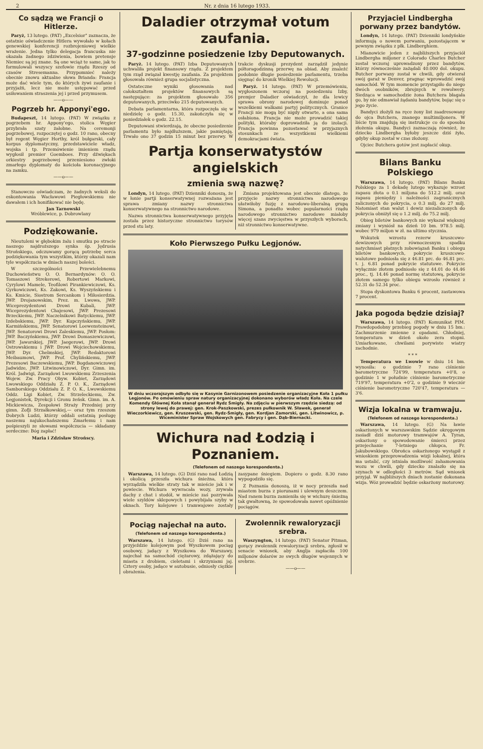2 Nr. z dnia 16 lutego 1933.
Co sądzą we Francji o Hitlerze.
Paryż, 13 lutego. (PAT) „Excelsior" zaznacza, że ostatnie oświadczenie Hitlera wywołało w kołach genewskiej konferencji rozbrojeniowej wielkie wrażenie. Jedna tylko delegacja francuska nie okazała żadnego zdziwienia, bowiem pretensje Niemiec są jej znane. Są one wciąż te same, jak to formulowali wszyscy szefowie rządu Rzeszy od czasów Stresemanna. Przypomnieć należy obecnie znowu aktualne słowa Brianda: Francja może dać wiele tym, do których żywi zaufanie i przyjaźń, lecz nie może ustępować przed usiłowaniem straszenia jej i przed przymusem.
——o——
Pogrzeb hr. Apponyi'ego.
Budapeszt, 14 lutego. (PAT) W związku z pogrzebem hr. Appony'ego, stolica Węgier przybrała szaty żałobne. Na ceremonji pogrzebowej, rozpoczętej o godz. 10 rano, obecny był regent Węgier Horthy, król bułgarski, cały korpus dyplomatyczny, przedstawiciele władz, wojska i tp. Przemówienie imieniem rządu wygłosił premier Goemboes. Przy dźwiękach orkiestry pogrzebowej przeniesiono zwłoki zmarłego dyplomaty do kościoła koronacyjnego na zamku.
——o——
Stanowczo oświadczam, że żadnych weksli do eskontowania Wacławowi Piegłowskiemu nie dawałem i ich honifikować nie będę.
Jan Tarnowski
Wróblewice, p. Dobrowlany
Podziękowanie.
Nieutuleni w głębokim żalu i smutku po stracie naszego najdroższego synka śp. Jędrusia Strońskiego, odczuwamy gorącą potrzebę serca podziękowania tym wszystkim, którzy okazali nam tyle współczucia w dniach naszej boleści.
W szczególności Przewielebnemu Duchowieństwu O. O. Bernardynów: O. O. Tomaszowi Strekerowi, Robertowi Markowi, Cyrylowi Mamele, Teofilowi Pirankiewiczowi, Ks. Gyrkowiczowi, Ks. Zakowi, Ks. Wyszyńskiemu i Ks. Kmicie, Siostrom Sercankom i Miłosierdzia. JWP. Drojanowskim, Prez. m. Lwowa, JWP. Wiceprezydentowi Drowi Kubali, JWP. Wiceprezydentowi Chajesowi, JWP. Prezesowi Brzeckiemu, JWP. Naczelnikowi Batyckiemu, JWP. Izdebskiemu, JWP. Dyr. Kupczyńskiemu, JWP. Karmińskiemu, JWP. Senatorowi Loewensteinowi, JWP. Senatorowi Drowi Zaleskiemu, JWP. Posłom: JWP. Baczyńskiemu, JWP. Drowi Domaszewiczowi, JWP. Jaworskiej, JWP. Jaegerowi, JWP. Drowi Ostrowskiemu i JWP. Drowi Wojciechowskiemu, JWP. Dyr. Chelmskiej, JWP. Redaktorowi Meibaumowi, JWP. Prof. Chylińskiemu, JWP. Prezesowi Baczewskiemu, JWP. Bogdanowiczowej Jadwidze, JWP. Litwinowiczowi, Dyr. Gimn. im. Król. Jadwigi, Zarządowi Lwowskiemu Zrzeszenia Wojew. Zw. Pracy Obyw. Kobiet, Zarządowi Lwowskiego Oddziału Z. P. O. K., Zarządowi Samborskiego Oddziału Z. P. O. K., Lwowskiemu Oddz. Ligi Kobiet, Zw. Strzeleckiemu, Zw. Legjonistek, Dyrekcji i Gronu żeńsk. Gimn. im. A. Mickiewicza, Zespołowi Straży Przedniej przy gimn. Zofji Strzałkowskiej,— oraz tym rzeszom Dobrych Ludzi, którzy oddali ostatnią posługę naszemu najukochańszemu Zmarłemu i nam pośpieszyli ze słowami współczucia — składamy serdeczne: Bóg zapłać!
Maria i Zdzisław Strońscy.
Daladier otrzymał votum zaufania.
37-godzinne posiedzenie Izby Deputowanych.
Paryż. 14 lutego. (PAT) Izba Deputowanych uchwaliła projekt finansowy rządu. Z projektem tym rząd związał kwestję zaufania. Za projektem głosowała również grupa socjalistyczna.
Ostateczne wyniki głosowania nad całokształtem projektów finansowych są następujące: za projektem głosowało 356 deputowanych, przeciwko 215 deputowanych.
Debata parlamentarna, która rozpoczęła się w niedzielę o godz. 15.30, zakończyła się w poniedziałek o godz. 22.15.
Deputowani stwierdzają, że obecne posiedzenie parlamentu było najdłuższem, jakie pamiętają. Trwało ono 37 godzin 15 minut bez przerwy. W trakcie dyskusji prezydent zarządził jedynie półtoragodzinną przerwę na obiad. Aby znaleźć podobnie długie posiedzenie parlamentu, trzeba sięgnąć do kronik Wielkiej Rewolucji.
Paryż. 14 lutego. (PAT) W przemówieniu, wygłoszonem wczoraj na posiedzeniu Izby, premjer Daladier oświadczył, że dla lewicy sprawa obrony narodowej dominuje ponad wszelkiemi walkami partyj politycznych. Granice Francji nie mogą być nigdy otwarte, a ona sama osłabiona. Francja nie może prowadzić takiej polityki, któraby doprowadziła ją do izolacji. Francja powinna pozostawać w przyjaznych stosunkach ze wszystkiemi wielkiemi demokracjami świata.
Partja konserwatystów angielskich
zmienia swą nazwę?
Londyn, 14 lutego. (PAT) Dzienniki donoszą, że w łonie partji konserwatywnej rozważana jest sprawa zmiany nazwy stronnictwa konserwatywnego na stronnictwo narodowe.
Nazwa stronnictwa konserwatywnego przyjęta została przez historyczne stronnictwo torysów przed stu laty.
Zmiana projektowana jest obecnie dlatego, że przyjęcie nazwy stronnictwa narodowego ułatwiłoby fuzję z narodowo-liberalną grupą Simona, a ponadto wobec popularności rządu narodowego stronnictwo narodowe miałoby więcej szans zwycięstwa w przyszłych wyborach, niż stronnictwo konserwatywne.
Koło Pierwszego Pułku Legjonów.
W dniu wczorajszym odbyło się w Kasynie Garnizonowem posiedzenie organizacyjne Koła 1 pułku Legjonów. Po omówieniu spraw natury organizacyjnej dokonano wyborów władz Koła. Na czele Komendy Głównej Koła stanął generał Rydz Śmigły. Na zdjęciu w pierwszym rzędzie siedzą: od strony lewej do prawej: gen. Krok-Paszkowski, prezes pułkownik W. Sławek, generał Wieczorkiewicz, gen. Kruszewski, gen. Rydz-Śmigły, gen. Kordjan Zamorski, gen. Litwinowicz, p. Wiceminister Spraw Wojskowych gen. Fabrycy i gen. Dąb-Biernacki.
Wichura nad Łodzią i Poznaniem.
(Telefonem od naszego korespondenta.)
Warszawa, 14 lutego. (G) Dziś rano nad Łodzią i okolicą przeszła wichura śnieżna, która wyrządziła wielkie straty tak w mieście jak i w powiecie. Wichura wywracała wozy, zrywała dachy z chat i stodół, w mieście zaś pozrywała wiele szyldów sklepowych i powybijała szyby w oknach. Tory kolejowe i tramwajowe zostały zasypane śniegiem. Dopiero o godz. 8.30 rano wypogodziło się.
Z Poznania donoszą, iż w nocy przeszła nad miastem burza z piorunami i ulewnym deszczem. Nad ranem burza zamieniła się w wichurę śnieżną tak gwałtowną, że spowodowała nawet opóźnienie pociągów.
Pociąg najechał na auto.
(Telefonem od naszego korespondenta.)
Warszawa, 14 lutego. (G) Dziś rano na przyjeździe kolejowym pod Wyszkowem pociąg osobowy, jadący z Wyszkowa do Warszawy, najechał na samochód ciężarowy, zdążający do miasta z drobiem, cieletami i skrzyniami jaj. Cztery osoby, jadące w autobusie, odniosły ciężkie obrażenia.
Zwolennik rewaloryzacji srebra.
Waszyngton, 14 lutego. (PAT) Senator Pitman, gorący zwolennik rewaloryzacji srebra, zgłosił w senacie wniosek, aby Anglja zapłaciła 100 miljonów dolarów ze swych długów wojennych w srebrze.
——o——
Przyjaciel Lindbergha porwany przez bandytów.
Londyn, 14 lutego. (PAT) Dzienniki londyńskie informują o nowem porwaniu, pozostającem w pewnym związku z płk. Lindberghiem.
Mianowicie jeden z najbliższych przyjaciół Lindbergha miljoner z Colorado Charles Butcher został wczoraj uprowadzony przez bandytów, którzy równocześnie zażądali 40.000 dol. okupu. Butcher porwany został w chwili, gdy otwierał swój garaż w Denver, pragnąc wprowadzić swój samochód. W tym momencie przystąpiło do niego dwóch osobników, zbrojnych w rewolwery. Siedząca w samochodzie żona Butchera błagała go, by nie odmawiał żądaniu bandytów, bojąc się o jego życie.
Bandyci złożyli na ręce żony list zaadresowany do ojca Butchera, znanego multimiljonera. W liście tym znajdują się instrukcje co do sposobu złożenia okupu. Bandyci zaznaczają również, że dziecko Lindbergha byłoby jeszcze dziś żyło, gdyby okup został w czas złożony.
Ojciec Butchera gotów jest zapłacić okup.
Bilans Banku Polskiego
Warszawa, 14 lutego. (PAT) Bilans Banku Polskiego za 1 dekadę lutego wykazuje wzrost zapasu złota o 0.1 miljona do 512.2 milj. oraz zapasu pieniędzy i należności zagranicznych zaliczonych do pokrycia, o 0.3 milj. do 27 milj. Natomiast stan walut i dewiz niezaliczonych do pokrycia obniżył się o 1.2 milj. do 75.2 milj.
Obieg biletów bankowych nie wykazał większej zmiany i wyniósł na dzień 10 bm. 978.5 milj. wobec 979 miljon w zł. na ultimo stycznia.
Wskutek wzrostu rezerw kruszcowo-dewizowych przy równoczesnym spadku natychmiast płatnych zobowiązań Banku i obiegu biletów bankowych, pokrycie kruszcowo-walutowe podniosła się z 46.81 prc. do 46.81 prc. t. j. 6.81 ponad pokrycie statutowe. Pokrycie wyłącznie złotem podniosło się z 44.01 do 44.46 proc., tj. 14.46 ponad normę statutową, pokrycie złotem samego tylko obiegu wzrosło również z 52.31 do 52.34 proc.
Stopa dyskontowa Banku 6 procent, zastawowa 7 procent.
Jaka pogoda będzie dzisiaj?
Warszawa, 14 lutego. (PAT) Komunikat PIM. Prawdopodobny przebieg pogody w dniu 15 bm.: Zachmurzenie zmienne z opadami. Chłodniej, temperatura w dzień około zera stopni. Umiarkowane, chwilami porywiste wiatry zachodnie.
* * *
Temperatura we Lwowie w dniu 14 bm. wynosiła: o godzinie 7 rano ciśnienie barometryczne 724'99, temperatura +0'8, o godzinie 1 w południe ciśnienie barometryczne 719'97, temperatura +0'2, o godzinie 9 wieczór ciśnienie barometryczne 720'47, temperatura —3'6.
Wizja lokalna w tramwaju.
(Telefonem od naszego korespondenta.)
Warszawa, 14 lutego. (G) Na ławie oskarżonych w warszawskim Sądzie okręgowym zasiadł dziś motorowy tramwajów A. Tyran, oskarżony o spowodowanie śmierci przez przejechanie 7-letniego chłopca, Fr. Jakubowskiego. Obrońca oskarżonego wystąpił z wnioskiem przeprowadzenia wizji lokalnej, która ma ustalić, czy istniała możliwość zahamowania wozu w chwili, gdy dziecko znalazło się na szynach w odległości 3 metrów. Sąd wniosek przyjął. W najbliższych dniach zostanie dokonana wizja. Wóz prowadzić będzie oskarżony motorowy.